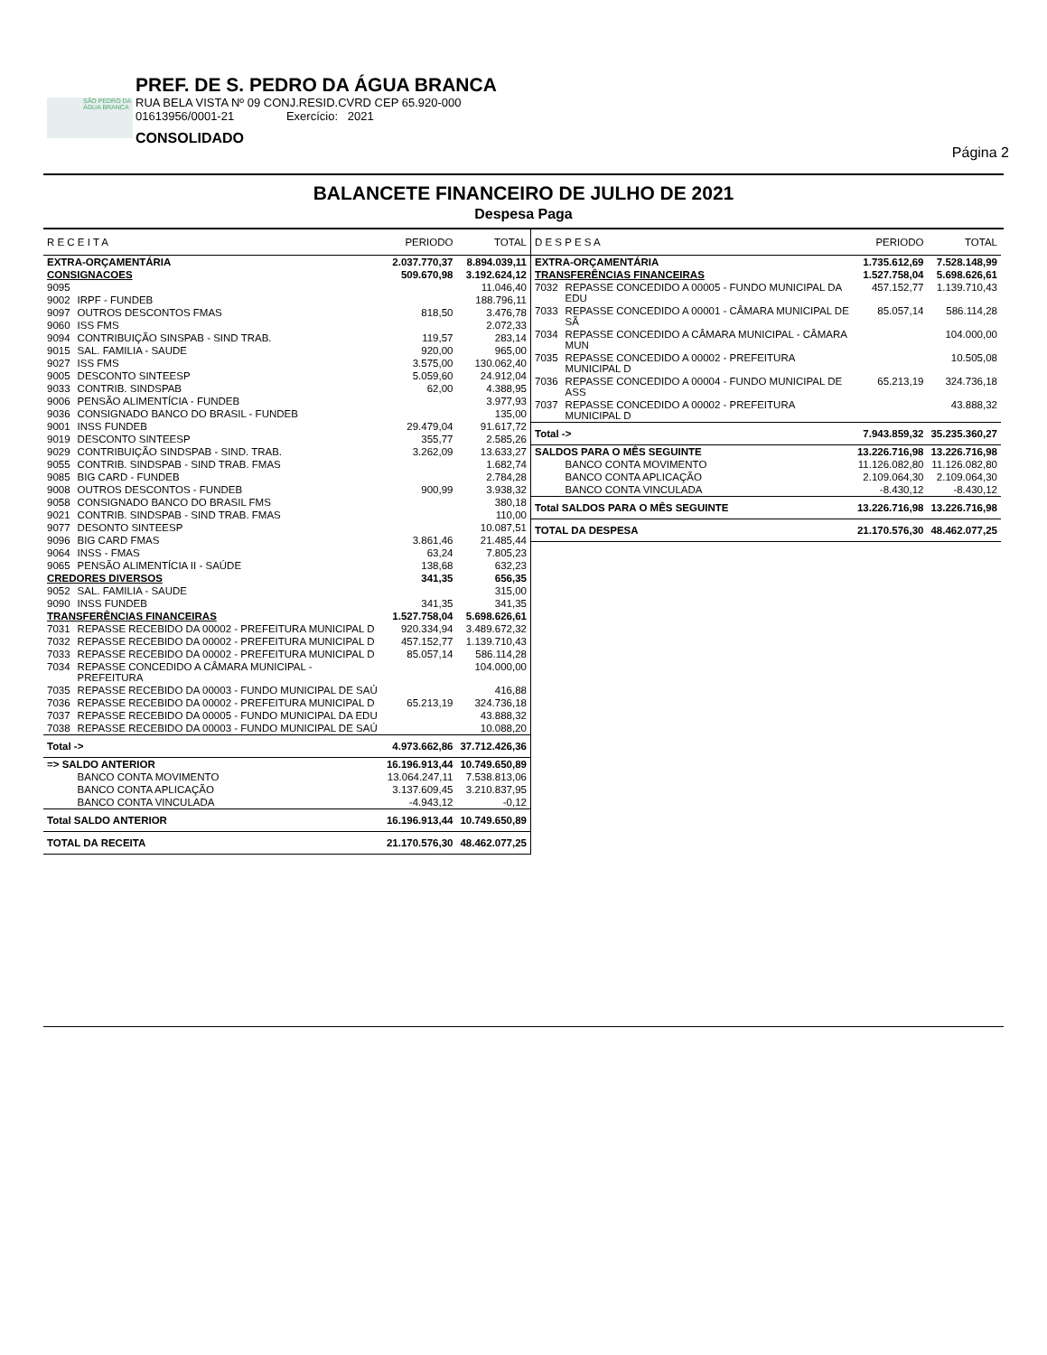SÃO PEDRO DA ÁGUA BRANCA
PREF. DE S. PEDRO DA ÁGUA BRANCA
RUA BELA VISTA Nº 09 CONJ.RESID.CVRD CEP 65.920-000
01613956/0001-21 Exercício: 2021
CONSOLIDADO
Página 2
BALANCETE FINANCEIRO DE JULHO DE 2021
Despesa Paga
| R E C E I T A | | PERIODO | TOTAL |
| --- | --- | --- | --- |
| EXTRA-ORÇAMENTÁRIA | | 2.037.770,37 | 8.894.039,11 |
| CONSIGNACOES | | 509.670,98 | 3.192.624,12 |
| 9095 | | | 11.046,40 |
| 9002 | IRPF - FUNDEB | | 188.796,11 |
| 9097 | OUTROS DESCONTOS FMAS | 818,50 | 3.476,78 |
| 9060 | ISS FMS | | 2.072,33 |
| 9094 | CONTRIBUIÇÃO SINSPAB - SIND TRAB. | 119,57 | 283,14 |
| 9015 | SAL. FAMILIA - SAUDE | 920,00 | 965,00 |
| 9027 | ISS FMS | 3.575,00 | 130.062,40 |
| 9005 | DESCONTO SINTEESP | 5.059,60 | 24.912,04 |
| 9033 | CONTRIB. SINDSPAB | 62,00 | 4.388,95 |
| 9006 | PENSÃO ALIMENTÍCIA - FUNDEB | | 3.977,93 |
| 9036 | CONSIGNADO BANCO DO BRASIL - FUNDEB | | 135,00 |
| 9001 | INSS FUNDEB | 29.479,04 | 91.617,72 |
| 9019 | DESCONTO SINTEESP | 355,77 | 2.585,26 |
| 9029 | CONTRIBUIÇÃO SINDSPAB - SIND. TRAB. | 3.262,09 | 13.633,27 |
| 9055 | CONTRIB. SINDSPAB - SIND TRAB. FMAS | | 1.682,74 |
| 9085 | BIG CARD - FUNDEB | | 2.784,28 |
| 9008 | OUTROS DESCONTOS - FUNDEB | 900,99 | 3.938,32 |
| 9058 | CONSIGNADO BANCO DO BRASIL FMS | | 380,18 |
| 9021 | CONTRIB. SINDSPAB - SIND TRAB. FMAS | | 110,00 |
| 9077 | DESONTO SINTEESP | | 10.087,51 |
| 9096 | BIG CARD FMAS | 3.861,46 | 21.485,44 |
| 9064 | INSS - FMAS | 63,24 | 7.805,23 |
| 9065 | PENSÃO ALIMENTÍCIA II - SAÚDE | 138,68 | 632,23 |
| CREDORES DIVERSOS | | 341,35 | 656,35 |
| 9052 | SAL. FAMILIA - SAUDE | | 315,00 |
| 9090 | INSS FUNDEB | 341,35 | 341,35 |
| TRANSFERÊNCIAS FINANCEIRAS | | 1.527.758,04 | 5.698.626,61 |
| 7031 | REPASSE RECEBIDO DA 00002 - PREFEITURA MUNICIPAL D | 920.334,94 | 3.489.672,32 |
| 7032 | REPASSE RECEBIDO DA 00002 - PREFEITURA MUNICIPAL D | 457.152,77 | 1.139.710,43 |
| 7033 | REPASSE RECEBIDO DA 00002 - PREFEITURA MUNICIPAL D | 85.057,14 | 586.114,28 |
| 7034 | REPASSE CONCEDIDO A CÂMARA MUNICIPAL - PREFEITURA | | 104.000,00 |
| 7035 | REPASSE RECEBIDO DA 00003 - FUNDO MUNICIPAL DE SAÚ | | 416,88 |
| 7036 | REPASSE RECEBIDO DA 00002 - PREFEITURA MUNICIPAL D | 65.213,19 | 324.736,18 |
| 7037 | REPASSE RECEBIDO DA 00005 - FUNDO MUNICIPAL DA EDU | | 43.888,32 |
| 7038 | REPASSE RECEBIDO DA 00003 - FUNDO MUNICIPAL DE SAÚ | | 10.088,20 |
| Total -> | | 4.973.662,86 | 37.712.426,36 |
| => SALDO ANTERIOR | | 16.196.913,44 | 10.749.650,89 |
| | BANCO CONTA MOVIMENTO | 13.064.247,11 | 7.538.813,06 |
| | BANCO CONTA APLICAÇÃO | 3.137.609,45 | 3.210.837,95 |
| | BANCO CONTA VINCULADA | -4.943,12 | -0,12 |
| Total SALDO ANTERIOR | | 16.196.913,44 | 10.749.650,89 |
| TOTAL DA RECEITA | | 21.170.576,30 | 48.462.077,25 |
| D E S P E S A | | PERIODO | TOTAL |
| --- | --- | --- | --- |
| EXTRA-ORÇAMENTÁRIA | | 1.735.612,69 | 7.528.148,99 |
| TRANSFERÊNCIAS FINANCEIRAS | | 1.527.758,04 | 5.698.626,61 |
| 7032 | REPASSE CONCEDIDO A 00005 - FUNDO MUNICIPAL DA EDU | 457.152,77 | 1.139.710,43 |
| 7033 | REPASSE CONCEDIDO A 00001 - CÂMARA MUNICIPAL DE SÃ | 85.057,14 | 586.114,28 |
| 7034 | REPASSE CONCEDIDO A CÂMARA MUNICIPAL - CÂMARA MUN | | 104.000,00 |
| 7035 | REPASSE CONCEDIDO A 00002 - PREFEITURA MUNICIPAL D | | 10.505,08 |
| 7036 | REPASSE CONCEDIDO A 00004 - FUNDO MUNICIPAL DE ASS | 65.213,19 | 324.736,18 |
| 7037 | REPASSE CONCEDIDO A 00002 - PREFEITURA MUNICIPAL D | | 43.888,32 |
| Total -> | | 7.943.859,32 | 35.235.360,27 |
| SALDOS PARA O MÊS SEGUINTE | | 13.226.716,98 | 13.226.716,98 |
| | BANCO CONTA MOVIMENTO | 11.126.082,80 | 11.126.082,80 |
| | BANCO CONTA APLICAÇÃO | 2.109.064,30 | 2.109.064,30 |
| | BANCO CONTA VINCULADA | -8.430,12 | -8.430,12 |
| Total SALDOS PARA O MÊS SEGUINTE | | 13.226.716,98 | 13.226.716,98 |
| TOTAL DA DESPESA | | 21.170.576,30 | 48.462.077,25 |